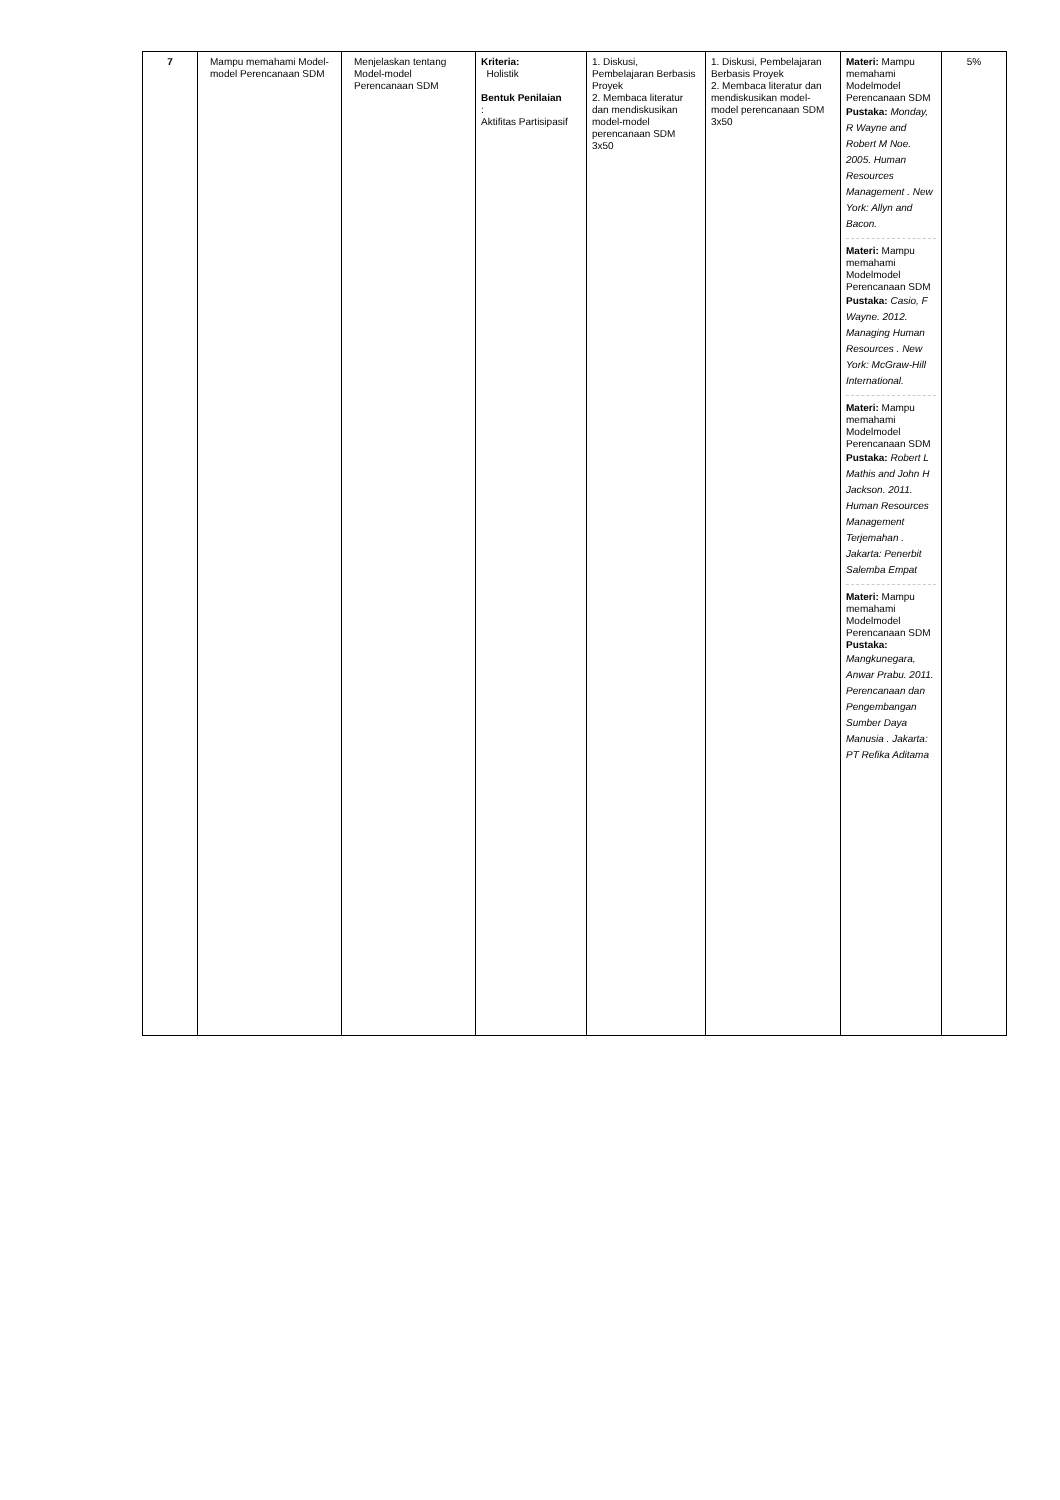| 7 | Mampu memahami Model-model Perencanaan SDM | Menjelaskan tentang Model-model Perencanaan SDM | Kriteria: Holistik Bentuk Penilaian : Aktifitas Partisipasif | 1. Diskusi, Pembelajaran Berbasis Proyek 2. Membaca literatur dan mendiskusikan model-model perencanaan SDM 3x50 | 1. Diskusi, Pembelajaran Berbasis Proyek 2. Membaca literatur dan mendiskusikan model-model perencanaan SDM 3x50 | Materi: Mampu memahami Modelmodel Perencanaan SDM Pustaka: Monday, R Wayne and Robert M Noe. 2005. Human Resources Management . New York: Allyn and Bacon. Materi: Mampu memahami Modelmodel Perencanaan SDM Pustaka: Casio, F Wayne. 2012. Managing Human Resources . New York: McGraw-Hill International. Materi: Mampu memahami Modelmodel Perencanaan SDM Pustaka: Robert L Mathis and John H Jackson. 2011. Human Resources Management Terjemahan . Jakarta: Penerbit Salemba Empat Materi: Mampu memahami Modelmodel Perencanaan SDM Pustaka: Mangkunegara, Anwar Prabu. 2011. Perencanaan dan Pengembangan Sumber Daya Manusia . Jakarta: PT Refika Aditama | 5% |